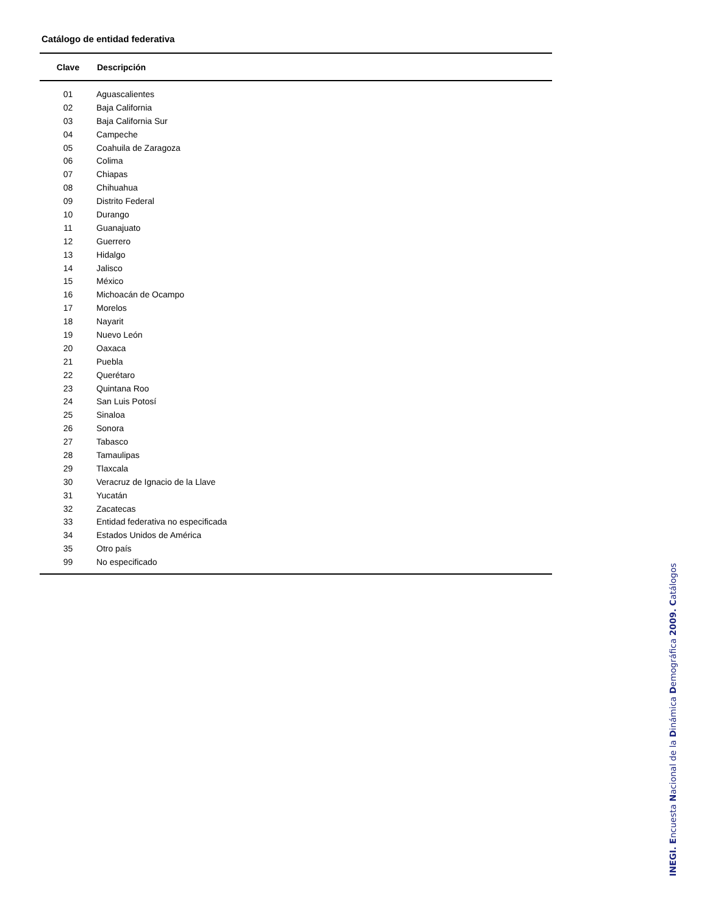Catálogo de entidad federativa
| Clave | Descripción |
| --- | --- |
| 01 | Aguascalientes |
| 02 | Baja California |
| 03 | Baja California Sur |
| 04 | Campeche |
| 05 | Coahuila de Zaragoza |
| 06 | Colima |
| 07 | Chiapas |
| 08 | Chihuahua |
| 09 | Distrito Federal |
| 10 | Durango |
| 11 | Guanajuato |
| 12 | Guerrero |
| 13 | Hidalgo |
| 14 | Jalisco |
| 15 | México |
| 16 | Michoacán de Ocampo |
| 17 | Morelos |
| 18 | Nayarit |
| 19 | Nuevo León |
| 20 | Oaxaca |
| 21 | Puebla |
| 22 | Querétaro |
| 23 | Quintana Roo |
| 24 | San Luis Potosí |
| 25 | Sinaloa |
| 26 | Sonora |
| 27 | Tabasco |
| 28 | Tamaulipas |
| 29 | Tlaxcala |
| 30 | Veracruz de Ignacio de la Llave |
| 31 | Yucatán |
| 32 | Zacatecas |
| 33 | Entidad federativa no especificada |
| 34 | Estados Unidos de América |
| 35 | Otro país |
| 99 | No especificado |
INEGI. Encuesta Nacional de la Dinámica Demográfica 2009. Catálogos